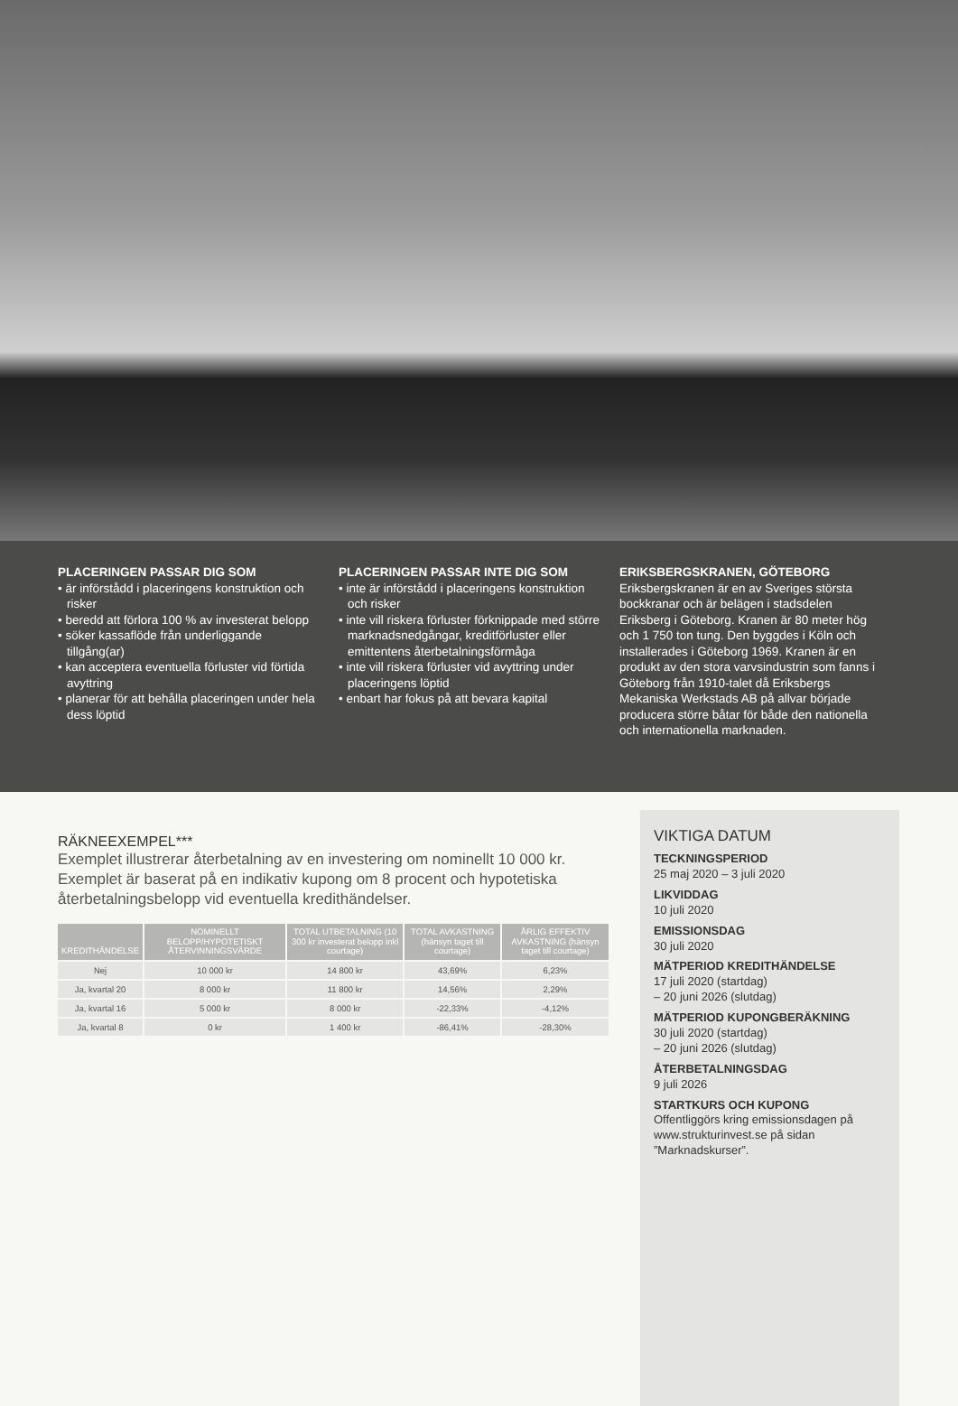PLACERINGEN PASSAR DIG SOM
• är införstådd i placeringens konstruktion och risker
• beredd att förlora 100 % av investerat belopp
• söker kassaflöde från underliggande tillgång(ar)
• kan acceptera eventuella förluster vid förtida avyttring
• planerar för att behålla placeringen under hela dess löptid
PLACERINGEN PASSAR INTE DIG SOM
• inte är införstådd i placeringens konstruktion och risker
• inte vill riskera förluster förknippade med större marknadsnedgångar, kreditförluster eller emittentens återbetalningsförmåga
• inte vill riskera förluster vid avyttring under placeringens löptid
• enbart har fokus på att bevara kapital
ERIKSBERGSKRANEN, GÖTEBORG
Eriksbergskranen är en av Sveriges största bockkranar och är belägen i stadsdelen Eriksberg i Göteborg. Kranen är 80 meter hög och 1 750 ton tung. Den byggdes i Köln och installerades i Göteborg 1969. Kranen är en produkt av den stora varvsindustrin som fanns i Göteborg från 1910-talet då Eriksbergs Mekaniska Werkstads AB på allvar började producera större båtar för både den nationella och internationella marknaden.
RÄKNEEXEMPEL***
Exemplet illustrerar återbetalning av en investering om nominellt 10 000 kr. Exemplet är baserat på en indikativ kupong om 8 procent och hypotetiska återbetalningsbelopp vid eventuella kredithändelser.
| KREDITHÄNDELSE | NOMINELLT BELOPP/HYPOTETISKT ÅTERVINNINGSVÄRDE | TOTAL UTBETALNING (10 300 kr investerat belopp inkl courtage) | TOTAL AVKASTNING (hänsyn taget till courtage) | ÅRLIG EFFEKTIV AVKASTNING (hänsyn taget till courtage) |
| --- | --- | --- | --- | --- |
| Nej | 10 000 kr | 14 800 kr | 43,69% | 6,23% |
| Ja, kvartal 20 | 8 000 kr | 11 800 kr | 14,56% | 2,29% |
| Ja, kvartal 16 | 5 000 kr | 8 000 kr | -22,33% | -4,12% |
| Ja, kvartal 8 | 0 kr | 1 400 kr | -86,41% | -28,30% |
VIKTIGA DATUM
TECKNINGSPERIOD
25 maj 2020 – 3 juli 2020
LIKVIDDAG
10 juli 2020
EMISSIONSDAG
30 juli 2020
MÄTPERIOD KREDITHÄNDELSE
17 juli 2020 (startdag)
– 20 juni 2026 (slutdag)
MÄTPERIOD KUPONGBERÄKNING
30 juli 2020 (startdag)
– 20 juni 2026 (slutdag)
ÅTERBETALNINGSDAG
9 juli 2026
STARTKURS OCH KUPONG
Offentliggörs kring emissionsdagen på www.strukturinvest.se på sidan ”Marknadskurser”.